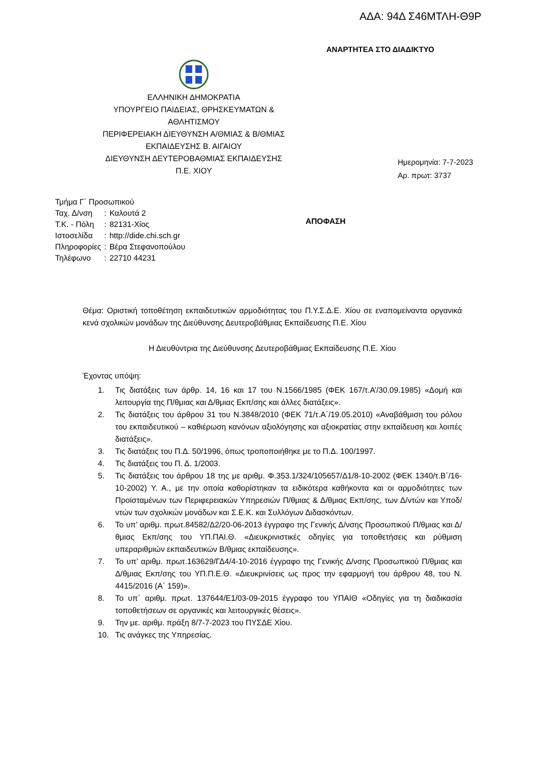ΑΔΑ: 94Δ Σ46ΜΤΛΗ-Θ9Ρ
ΑΝΑΡΤΗΤΕΑ ΣΤΟ ΔΙΑΔΙΚΤΥΟ
ΕΛΛΗΝΙΚΗ ΔΗΜΟΚΡΑΤΙΑ
ΥΠΟΥΡΓΕΙΟ ΠΑΙΔΕΙΑΣ, ΘΡΗΣΚΕΥΜΑΤΩΝ &
ΑΘΛΗΤΙΣΜΟΥ
ΠΕΡΙΦΕΡΕΙΑΚΗ ΔΙΕΥΘΥΝΣΗ Α/ΘΜΙΑΣ & Β/ΘΜΙΑΣ
ΕΚΠΑΙΔΕΥΣΗΣ Β. ΑΙΓΑΙΟΥ
ΔΙΕΥΘΥΝΣΗ ΔΕΥΤΕΡΟΒΑΘΜΙΑΣ ΕΚΠΑΙΔΕΥΣΗΣ
Π.Ε. ΧΙΟΥ
Ημερομηνία: 7-7-2023
Αρ. πρωτ: 3737
| Τμήμα Γ΄ Προσωπικού | | |
| Ταχ. Δ/νση | : | Καλουτά 2 |
| Τ.Κ. - Πόλη | : | 82131-Χίος |
| Ιστοσελίδα | : | http://dide.chi.sch.gr |
| Πληροφορίες | : | Βέρα Στεφανοπούλου |
| Τηλέφωνο | : | 22710 44231 |
ΑΠΟΦΑΣΗ
Θέμα: Οριστική τοποθέτηση εκπαιδευτικών αρμοδιότητας του Π.Υ.Σ.Δ.Ε. Χίου σε εναπομείναντα οργανικά κενά σχολικών μονάδων της Διεύθυνσης Δευτεροβάθμιας Εκπαίδευσης Π.Ε. Χίου
Η Διευθύντρια της Διεύθυνσης Δευτεροβάθμιας Εκπαίδευσης Π.Ε. Χίου
Έχοντας υπόψη:
1. Τις διατάξεις των άρθρ. 14, 16 και 17 του Ν.1566/1985 (ΦΕΚ 167/τ.Α’/30.09.1985) «Δομή και λειτουργία της Π/θμιας και Δ/θμιας Εκπ/σης και άλλες διατάξεις».
2. Τις διατάξεις του άρθρου 31 του Ν.3848/2010 (ΦΕΚ 71/τ.Α΄/19.05.2010) «Αναβάθμιση του ρόλου του εκπαιδευτικού – καθιέρωση κανόνων αξιολόγησης και αξιοκρατίας στην εκπαίδευση και λοιπές διατάξεις».
3. Τις διατάξεις του Π.Δ. 50/1996, όπως τροποποιήθηκε με το Π.Δ. 100/1997.
4. Τις διατάξεις του Π. Δ. 1/2003.
5. Τις διατάξεις του άρθρου 18 της με αριθμ. Φ.353.1/324/105657/Δ1/8-10-2002 (ΦΕΚ 1340/τ.Β΄/16-10-2002) Υ. Α., με την οποία καθορίστηκαν τα ειδικότερα καθήκοντα και οι αρμοδιότητες των Προϊσταμένων των Περιφερειακών Υπηρεσιών Π/θμιας & Δ/θμιας Εκπ/σης, των Δ/ντών και Υποδ/ντών των σχολικών μονάδων και Σ.Ε.Κ. και Συλλόγων Διδασκόντων.
6. Το υπ’ αριθμ. πρωτ.84582/Δ2/20-06-2013 έγγραφο της Γενικής Δ/νσης Προσωπικού Π/θμιας και Δ/θμιας Εκπ/σης του ΥΠ.ΠΑΙ.Θ. «Διευκρινιστικές οδηγίες για τοποθετήσεις και ρύθμιση υπεραριθμιών εκπαιδευτικών Β/θμιας εκπαίδευσης».
7. Το υπ’ αριθμ. πρωτ.163629/ΓΔ4/4-10-2016 έγγραφο της Γενικής Δ/νσης Προσωπικού Π/θμιας και Δ/θμιας Εκπ/σης του ΥΠ.Π.Ε.Θ. «Διευκρινίσεις ως προς την εφαρμογή του άρθρου 48, του Ν. 4415/2016 (Α΄ 159)».
8. Το υπ΄ αριθμ. πρωτ. 137644/Ε1/03-09-2015 έγγραφο του ΥΠΑΙΘ «Οδηγίες για τη διαδικασία τοποθετήσεων σε οργανικές και λειτουργικές θέσεις».
9. Την με. αριθμ. πράξη 8/7-7-2023 του ΠΥΣΔΕ Χίου.
10. Τις ανάγκες της Υπηρεσίας.